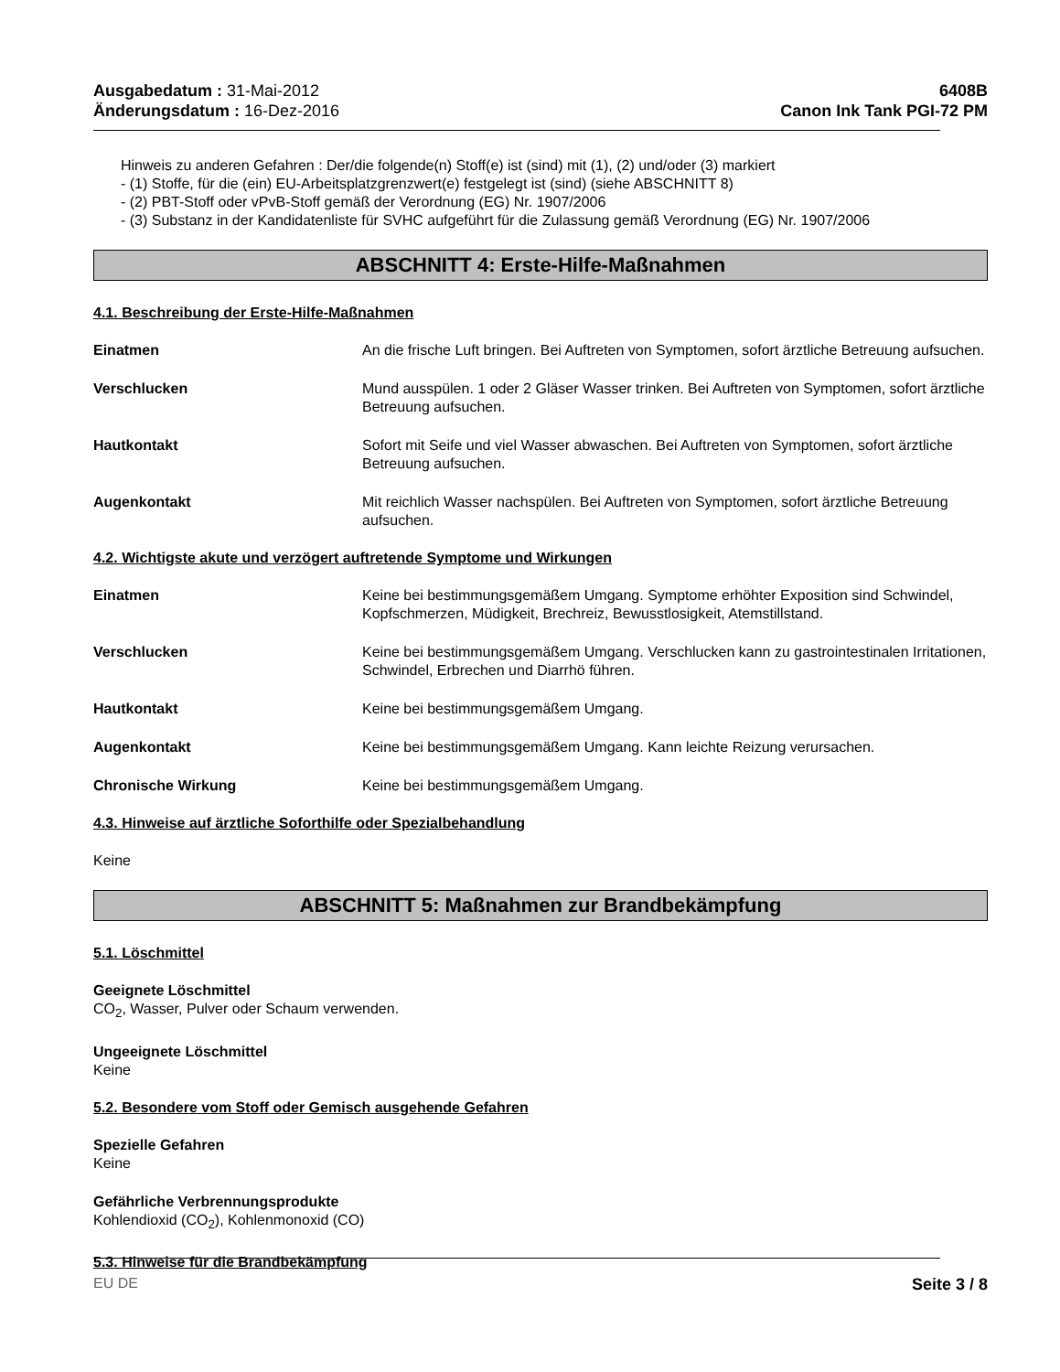Ausgabedatum : 31-Mai-2012
Änderungsdatum : 16-Dez-2016
6408B
Canon Ink Tank PGI-72 PM
Hinweis zu anderen Gefahren : Der/die folgende(n) Stoff(e) ist (sind) mit (1), (2) und/oder (3) markiert
- (1) Stoffe, für die (ein) EU-Arbeitsplatzgrenzwert(e) festgelegt ist (sind) (siehe ABSCHNITT 8)
- (2) PBT-Stoff oder vPvB-Stoff gemäß der Verordnung (EG) Nr. 1907/2006
- (3) Substanz in der Kandidatenliste für SVHC aufgeführt für die Zulassung gemäß Verordnung (EG) Nr. 1907/2006
ABSCHNITT 4: Erste-Hilfe-Maßnahmen
4.1. Beschreibung der Erste-Hilfe-Maßnahmen
Einatmen An die frische Luft bringen. Bei Auftreten von Symptomen, sofort ärztliche Betreuung aufsuchen.
Verschlucken Mund ausspülen. 1 oder 2 Gläser Wasser trinken. Bei Auftreten von Symptomen, sofort ärztliche Betreuung aufsuchen.
Hautkontakt Sofort mit Seife und viel Wasser abwaschen. Bei Auftreten von Symptomen, sofort ärztliche Betreuung aufsuchen.
Augenkontakt Mit reichlich Wasser nachspülen. Bei Auftreten von Symptomen, sofort ärztliche Betreuung aufsuchen.
4.2. Wichtigste akute und verzögert auftretende Symptome und Wirkungen
Einatmen Keine bei bestimmungsgemäßem Umgang. Symptome erhöhter Exposition sind Schwindel, Kopfschmerzen, Müdigkeit, Brechreiz, Bewusstlosigkeit, Atemstillstand.
Verschlucken Keine bei bestimmungsgemäßem Umgang. Verschlucken kann zu gastrointestinalen Irritationen, Schwindel, Erbrechen und Diarrhö führen.
Hautkontakt Keine bei bestimmungsgemäßem Umgang.
Augenkontakt Keine bei bestimmungsgemäßem Umgang. Kann leichte Reizung verursachen.
Chronische Wirkung Keine bei bestimmungsgemäßem Umgang.
4.3. Hinweise auf ärztliche Soforthilfe oder Spezialbehandlung
Keine
ABSCHNITT 5: Maßnahmen zur Brandbekämpfung
5.1. Löschmittel
Geeignete Löschmittel
CO<sub>2</sub>, Wasser, Pulver oder Schaum verwenden.
Ungeeignete Löschmittel
Keine
5.2. Besondere vom Stoff oder Gemisch ausgehende Gefahren
Spezielle Gefahren
Keine
Gefährliche Verbrennungsprodukte
Kohlendioxid (CO<sub>2</sub>), Kohlenmonoxid (CO)
5.3. Hinweise für die Brandbekämpfung
EU DE Seite 3 / 8